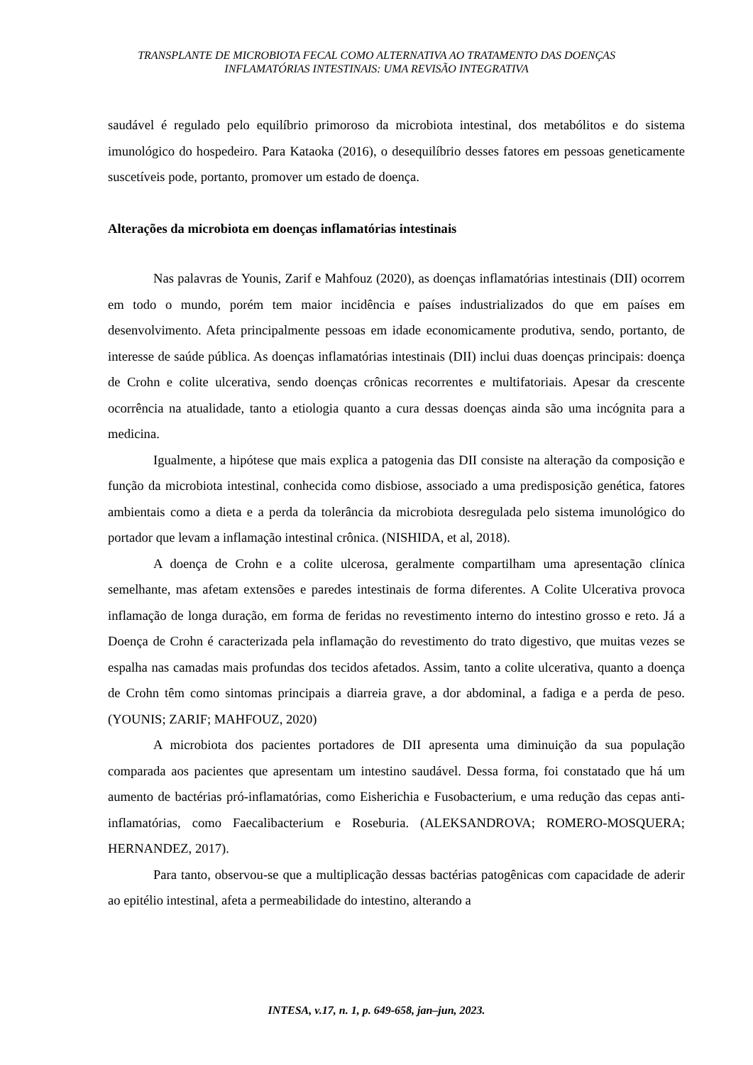TRANSPLANTE DE MICROBIOTA FECAL COMO ALTERNATIVA AO TRATAMENTO DAS DOENÇAS
INFLAMATÓRIAS INTESTINAIS: UMA REVISÃO INTEGRATIVA
saudável é regulado pelo equilíbrio primoroso da microbiota intestinal, dos metabólitos e do sistema imunológico do hospedeiro. Para Kataoka (2016), o desequilíbrio desses fatores em pessoas geneticamente suscetíveis pode, portanto, promover um estado de doença.
Alterações da microbiota em doenças inflamatórias intestinais
Nas palavras de Younis, Zarif e Mahfouz (2020), as doenças inflamatórias intestinais (DII) ocorrem em todo o mundo, porém tem maior incidência e países industrializados do que em países em desenvolvimento. Afeta principalmente pessoas em idade economicamente produtiva, sendo, portanto, de interesse de saúde pública. As doenças inflamatórias intestinais (DII) inclui duas doenças principais: doença de Crohn e colite ulcerativa, sendo doenças crônicas recorrentes e multifatoriais. Apesar da crescente ocorrência na atualidade, tanto a etiologia quanto a cura dessas doenças ainda são uma incógnita para a medicina.
Igualmente, a hipótese que mais explica a patogenia das DII consiste na alteração da composição e função da microbiota intestinal, conhecida como disbiose, associado a uma predisposição genética, fatores ambientais como a dieta e a perda da tolerância da microbiota desregulada pelo sistema imunológico do portador que levam a inflamação intestinal crônica. (NISHIDA, et al, 2018).
A doença de Crohn e a colite ulcerosa, geralmente compartilham uma apresentação clínica semelhante, mas afetam extensões e paredes intestinais de forma diferentes. A Colite Ulcerativa provoca inflamação de longa duração, em forma de feridas no revestimento interno do intestino grosso e reto. Já a Doença de Crohn é caracterizada pela inflamação do revestimento do trato digestivo, que muitas vezes se espalha nas camadas mais profundas dos tecidos afetados. Assim, tanto a colite ulcerativa, quanto a doença de Crohn têm como sintomas principais a diarreia grave, a dor abdominal, a fadiga e a perda de peso. (YOUNIS; ZARIF; MAHFOUZ, 2020)
A microbiota dos pacientes portadores de DII apresenta uma diminuição da sua população comparada aos pacientes que apresentam um intestino saudável. Dessa forma, foi constatado que há um aumento de bactérias pró-inflamatórias, como Eisherichia e Fusobacterium, e uma redução das cepas anti-inflamatórias, como Faecalibacterium e Roseburia. (ALEKSANDROVA; ROMERO-MOSQUERA; HERNANDEZ, 2017).
Para tanto, observou-se que a multiplicação dessas bactérias patogênicas com capacidade de aderir ao epitélio intestinal, afeta a permeabilidade do intestino, alterando a
INTESA, v.17, n. 1, p. 649-658, jan–jun, 2023.